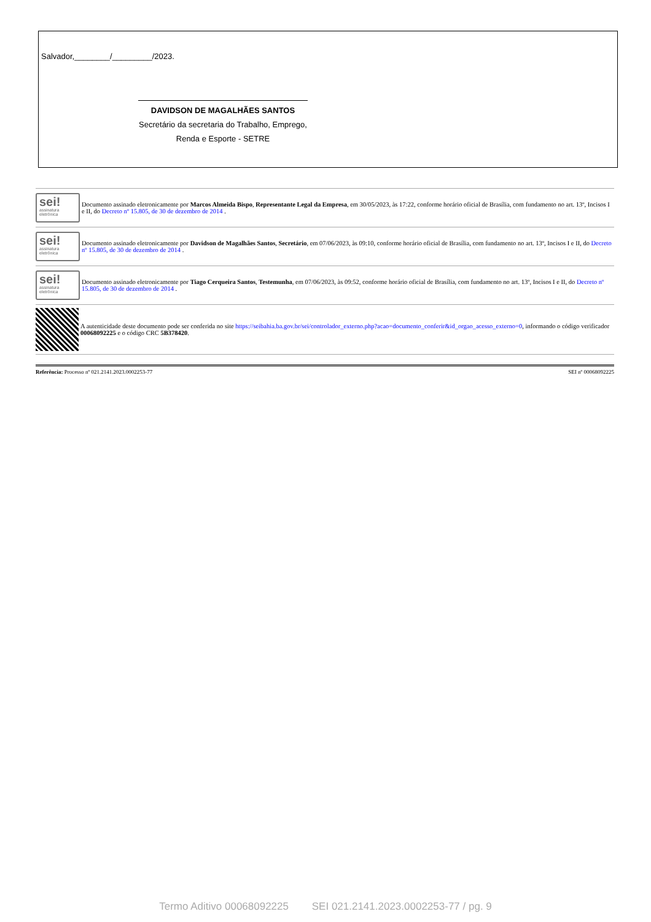Salvador,________/_________/2023.
DAVIDSON DE MAGALHÃES SANTOS
Secretário da secretaria do Trabalho, Emprego,
Renda e Esporte - SETRE
sei!
assinatura eletrônica
Documento assinado eletronicamente por Marcos Almeida Bispo, Representante Legal da Empresa, em 30/05/2023, às 17:22, conforme horário oficial de Brasília, com fundamento no art. 13º, Incisos I e II, do Decreto nº 15.805, de 30 de dezembro de 2014 .
sei!
assinatura eletrônica
Documento assinado eletronicamente por Davidson de Magalhães Santos, Secretário, em 07/06/2023, às 09:10, conforme horário oficial de Brasília, com fundamento no art. 13º, Incisos I e II, do Decreto nº 15.805, de 30 de dezembro de 2014 .
sei!
assinatura eletrônica
Documento assinado eletronicamente por Tiago Cerqueira Santos, Testemunha, em 07/06/2023, às 09:52, conforme horário oficial de Brasília, com fundamento no art. 13º, Incisos I e II, do Decreto nº 15.805, de 30 de dezembro de 2014 .
A autenticidade deste documento pode ser conferida no site https://seibahia.ba.gov.br/sei/controlador_externo.php?acao=documento_conferir&id_orgao_acesso_externo=0, informando o código verificador 00068092225 e o código CRC 5B378420.
Referência: Processo nº 021.2141.2023.0002253-77 SEI nº 00068092225
Termo Aditivo 00068092225 SEI 021.2141.2023.0002253-77 / pg. 9